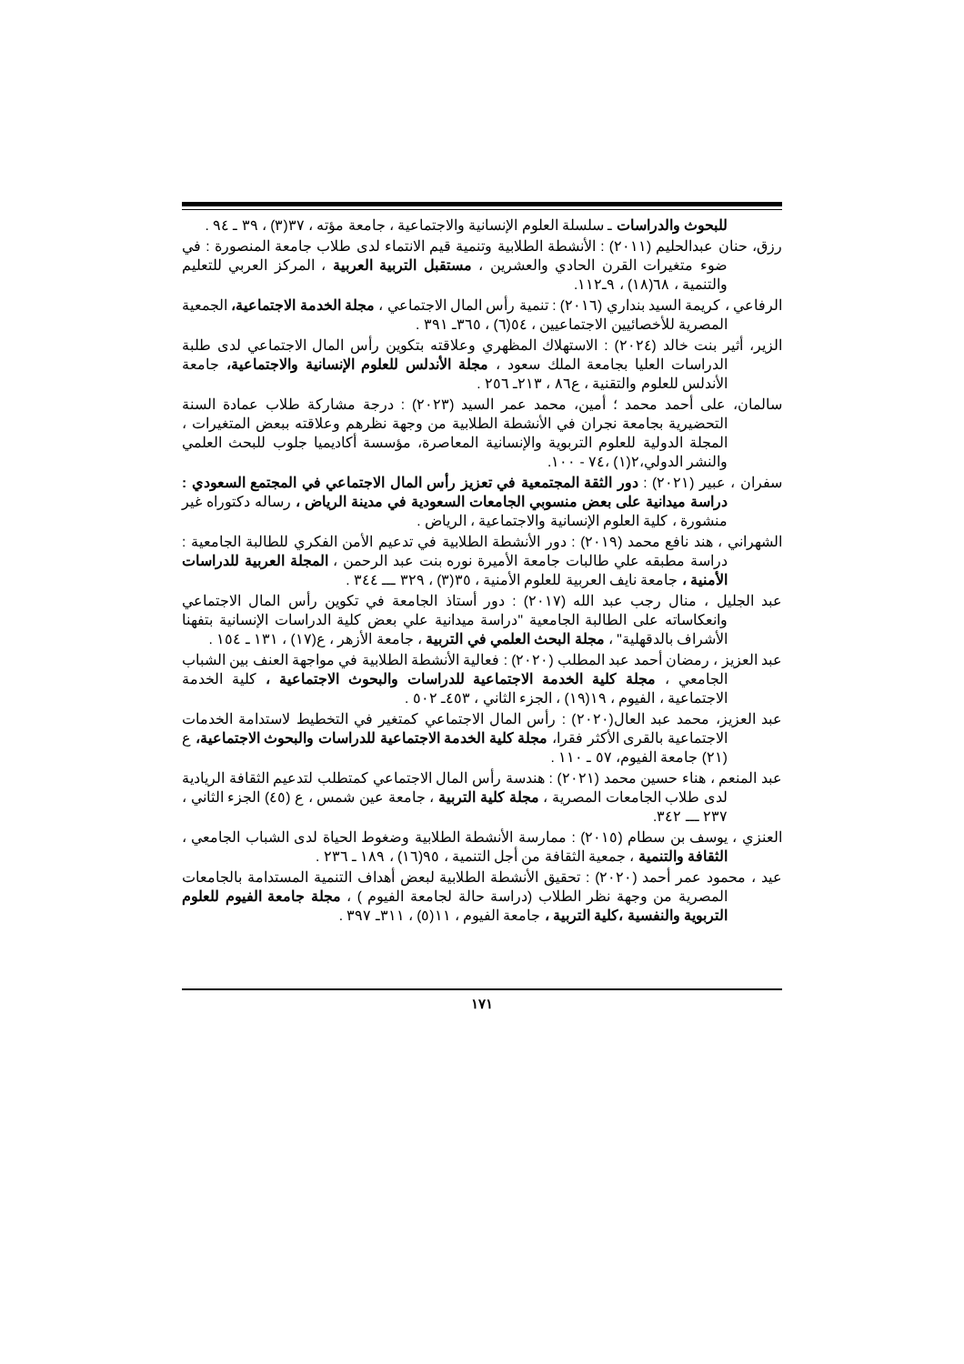للبحوث والدراسات ـ سلسلة العلوم الإنسانية والاجتماعية ، جامعة مؤته ، ٣٧(٣) ، ٣٩ ـ ٩٤ .
رزق، حنان عبدالحليم (٢٠١١) : الأنشطة الطلابية وتنمية قيم الانتماء لدى طلاب جامعة المنصورة : في ضوء متغيرات القرن الحادي والعشرين ، مستقبل التربية العربية ، المركز العربي للتعليم والتنمية ، ٦٨(١٨) ، ٩ـ١١٢.
الرفاعي ، كريمة السيد بنداري (٢٠١٦) : تنمية رأس المال الاجتماعي ، مجلة الخدمة الاجتماعية، الجمعية المصرية للأخصائيين الاجتماعيين ، ٥٤(٦) ، ٣٦٥ـ ٣٩١ .
الزير، أثير بنت خالد (٢٠٢٤) : الاستهلاك المظهري وعلاقته بتكوين رأس المال الاجتماعي لدى طلبة الدراسات العليا بجامعة الملك سعود ، مجلة الأندلس للعلوم الإنسانية والاجتماعية، جامعة الأندلس للعلوم والتقنية ، ع٨٦ ، ٢١٣ـ ٢٥٦ .
سالمان، على أحمد محمد ؛ أمين، محمد عمر السيد (٢٠٢٣) : درجة مشاركة طلاب عمادة السنة التحضيرية بجامعة نجران في الأنشطة الطلابية من وجهة نظرهم وعلاقته ببعض المتغيرات ، المجلة الدولية للعلوم التربوية والإنسانية المعاصرة، مؤسسة أكاديميا جلوب للبحث العلمي والنشر الدولي،٢(١) ،٧٤ - ١٠٠.
سفران ، عبير (٢٠٢١) : دور الثقة المجتمعية في تعزيز رأس المال الاجتماعي في المجتمع السعودي : دراسة ميدانية على بعض منسوبي الجامعات السعودية في مدينة الرياض ، رساله دكتوراه غير منشورة ، كلية العلوم الإنسانية والاجتماعية ، الرياض .
الشهراني ، هند نافع محمد (٢٠١٩) : دور الأنشطة الطلابية في تدعيم الأمن الفكري للطالبة الجامعية : دراسة مطبقه علي طالبات جامعة الأميرة نوره بنت عبد الرحمن ، المجلة العربية للدراسات الأمنية ، جامعة نايف العربية للعلوم الأمنية ، ٣٥(٣) ، ٣٢٩ ـــ ٣٤٤ .
عبد الجليل ، منال رجب عبد الله (٢٠١٧) : دور أستاذ الجامعة في تكوين رأس المال الاجتماعي وانعكاساته على الطالبة الجامعية "دراسة ميدانية علي بعض كلية الدراسات الإنسانية بتفهنا الأشراف بالدقهلية" ، مجلة البحث العلمي في التربية ، جامعة الأزهر ، ع(١٧) ، ١٣١ ـ ١٥٤ .
عبد العزيز ، رمضان أحمد عبد المطلب (٢٠٢٠) : فعالية الأنشطة الطلابية في مواجهة العنف بين الشباب الجامعي ، مجلة كلية الخدمة الاجتماعية للدراسات والبحوث الاجتماعية ، كلية الخدمة الاجتماعية ، الفيوم ، ١٩(١٩) ، الجزء الثاني ، ٤٥٣ـ ٥٠٢ .
عبد العزيز، محمد عبد العال(٢٠٢٠) : رأس المال الاجتماعي كمتغير في التخطيط لاستدامة الخدمات الاجتماعية بالقرى الأكثر فقرا، مجلة كلية الخدمة الاجتماعية للدراسات والبحوث الاجتماعية، ع (٢١) جامعة الفيوم، ٥٧ ـ ١١٠ .
عبد المنعم ، هناء حسين محمد (٢٠٢١) : هندسة رأس المال الاجتماعي كمتطلب لتدعيم الثقافة الريادية لدى طلاب الجامعات المصرية ، مجلة كلية التربية ، جامعة عين شمس ، ع (٤٥) الجزء الثاني ، ٢٣٧ ـــ ٣٤٢.
العنزي ، يوسف بن سطام (٢٠١٥) : ممارسة الأنشطة الطلابية وضغوط الحياة لدى الشباب الجامعي ، الثقافة والتنمية ، جمعية الثقافة من أجل التنمية ، ٩٥(١٦) ، ١٨٩ ـ ٢٣٦ .
عيد ، محمود عمر أحمد (٢٠٢٠) : تحقيق الأنشطة الطلابية لبعض أهداف التنمية المستدامة بالجامعات المصرية من وجهة نظر الطلاب (دراسة حالة لجامعة الفيوم ) ، مجلة جامعة الفيوم للعلوم التربوية والنفسية ،كلية التربية ، جامعة الفيوم ، ١١(٥) ، ٣١١ـ ٣٩٧ .
١٧١